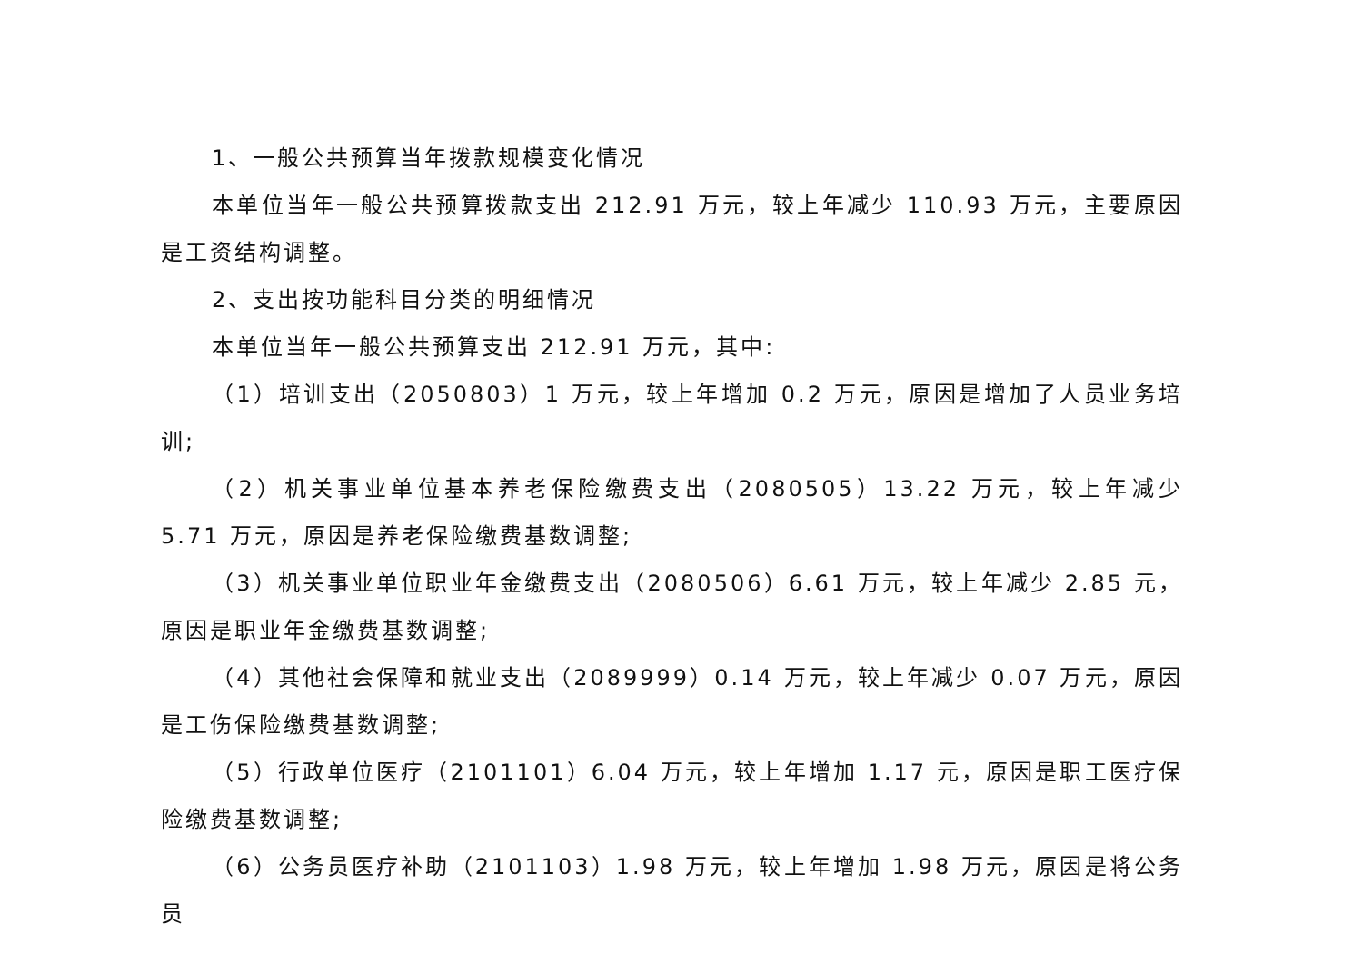1、一般公共预算当年拨款规模变化情况
本单位当年一般公共预算拨款支出 212.91 万元，较上年减少 110.93 万元，主要原因是工资结构调整。
2、支出按功能科目分类的明细情况
本单位当年一般公共预算支出 212.91 万元，其中:
（1）培训支出（2050803）1 万元，较上年增加 0.2 万元，原因是增加了人员业务培训;
（2）机关事业单位基本养老保险缴费支出（2080505）13.22 万元，较上年减少 5.71 万元，原因是养老保险缴费基数调整;
（3）机关事业单位职业年金缴费支出（2080506）6.61 万元，较上年减少 2.85 元，原因是职业年金缴费基数调整;
（4）其他社会保障和就业支出（2089999）0.14 万元，较上年减少 0.07 万元，原因是工伤保险缴费基数调整;
（5）行政单位医疗（2101101）6.04 万元，较上年增加 1.17 元，原因是职工医疗保险缴费基数调整;
（6）公务员医疗补助（2101103）1.98 万元，较上年增加 1.98 万元，原因是将公务员